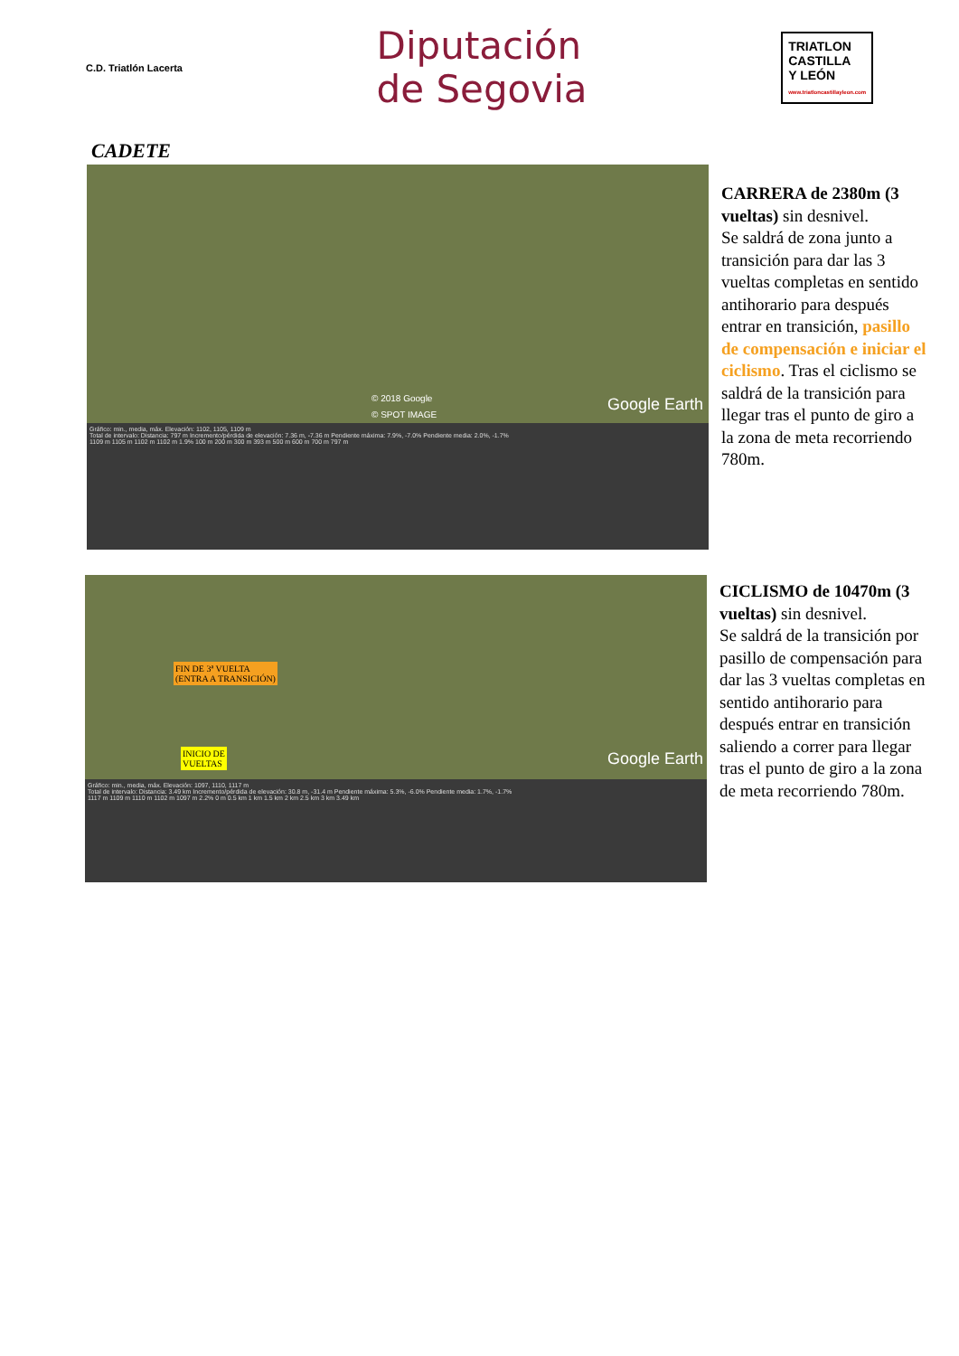C.D. Triatlón Lacerta
Diputación
de Segovia
TRIATLON
CASTILLA
Y LEÓN
www.triatloncastillayleon.com
CADETE
© 2018 Google
© SPOT IMAGE
Google Earth
Gráfico: min., media, máx. Elevación: 1102, 1105, 1109 m
Total de intervalo: Distancia: 797 m Incremento/pérdida de elevación: 7.36 m, -7.36 m Pendiente máxima: 7.9%, -7.0% Pendiente media: 2.0%, -1.7%
1109 m 1105 m 1102 m 1102 m 1.9% 100 m 200 m 300 m 393 m 500 m 600 m 700 m 797 m
CARRERA de 2380m (3 vueltas) sin desnivel.
Se saldrá de zona junto a transición para dar las 3 vueltas completas en sentido antihorario para después entrar en transición, pasillo de compensación e iniciar el ciclismo. Tras el ciclismo se saldrá de la transición para llegar tras el punto de giro a la zona de meta recorriendo 780m.
FIN DE 3ª VUELTA
(ENTRA A TRANSICIÓN)
INICIO DE
VUELTAS Google Earth
Gráfico: min., media, máx. Elevación: 1097, 1110, 1117 m
Total de intervalo: Distancia: 3.49 km Incremento/pérdida de elevación: 30.8 m, -31.4 m Pendiente máxima: 5.3%, -6.0% Pendiente media: 1.7%, -1.7%
1117 m 1109 m 1110 m 1102 m 1097 m 2.2% 0 m 0.5 km 1 km 1.5 km 2 km 2.5 km 3 km 3.49 km
CICLISMO de 10470m (3 vueltas) sin desnivel.
Se saldrá de la transición por pasillo de compensación para dar las 3 vueltas completas en sentido antihorario para después entrar en transición saliendo a correr para llegar tras el punto de giro a la zona de meta recorriendo 780m.